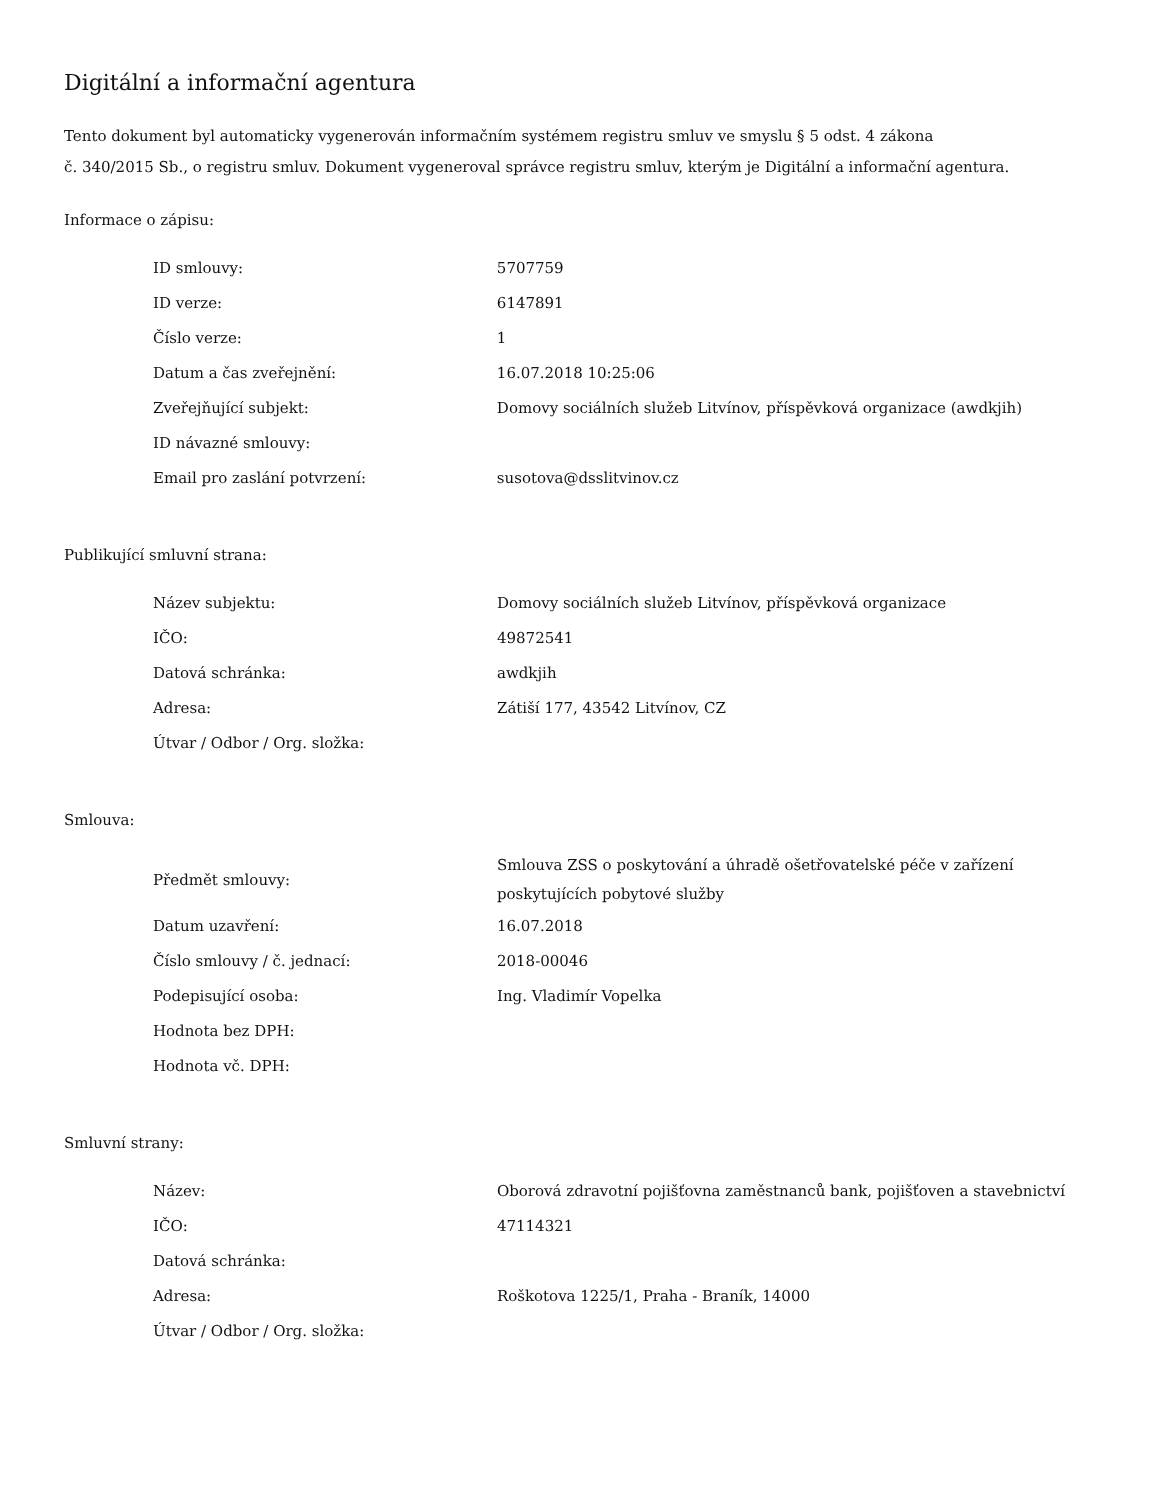Digitální a informační agentura
Tento dokument byl automaticky vygenerován informačním systémem registru smluv ve smyslu § 5 odst. 4 zákona
č. 340/2015 Sb., o registru smluv. Dokument vygeneroval správce registru smluv, kterým je Digitální a informační agentura.
Informace o zápisu:
| ID smlouvy: | 5707759 |
| ID verze: | 6147891 |
| Číslo verze: | 1 |
| Datum a čas zveřejnění: | 16.07.2018 10:25:06 |
| Zveřejňující subjekt: | Domovy sociálních služeb Litvínov, příspěvková organizace (awdkjih) |
| ID návazné smlouvy: | |
| Email pro zaslání potvrzení: | susotova@dsslitvinov.cz |
Publikující smluvní strana:
| Název subjektu: | Domovy sociálních služeb Litvínov, příspěvková organizace |
| IČO: | 49872541 |
| Datová schránka: | awdkjih |
| Adresa: | Zátiší 177, 43542 Litvínov, CZ |
| Útvar / Odbor / Org. složka: | |
Smlouva:
| Předmět smlouvy: | Smlouva ZSS o poskytování a úhradě ošetřovatelské péče v zařízení poskytujících pobytové služby |
| Datum uzavření: | 16.07.2018 |
| Číslo smlouvy / č. jednací: | 2018-00046 |
| Podepisující osoba: | Ing. Vladimír Vopelka |
| Hodnota bez DPH: | |
| Hodnota vč. DPH: | |
Smluvní strany:
| Název: | Oborová zdravotní pojišťovna zaměstnanců bank, pojišťoven a stavebnictví |
| IČO: | 47114321 |
| Datová schránka: | |
| Adresa: | Roškotova 1225/1, Praha - Braník, 14000 |
| Útvar / Odbor / Org. složka: | |